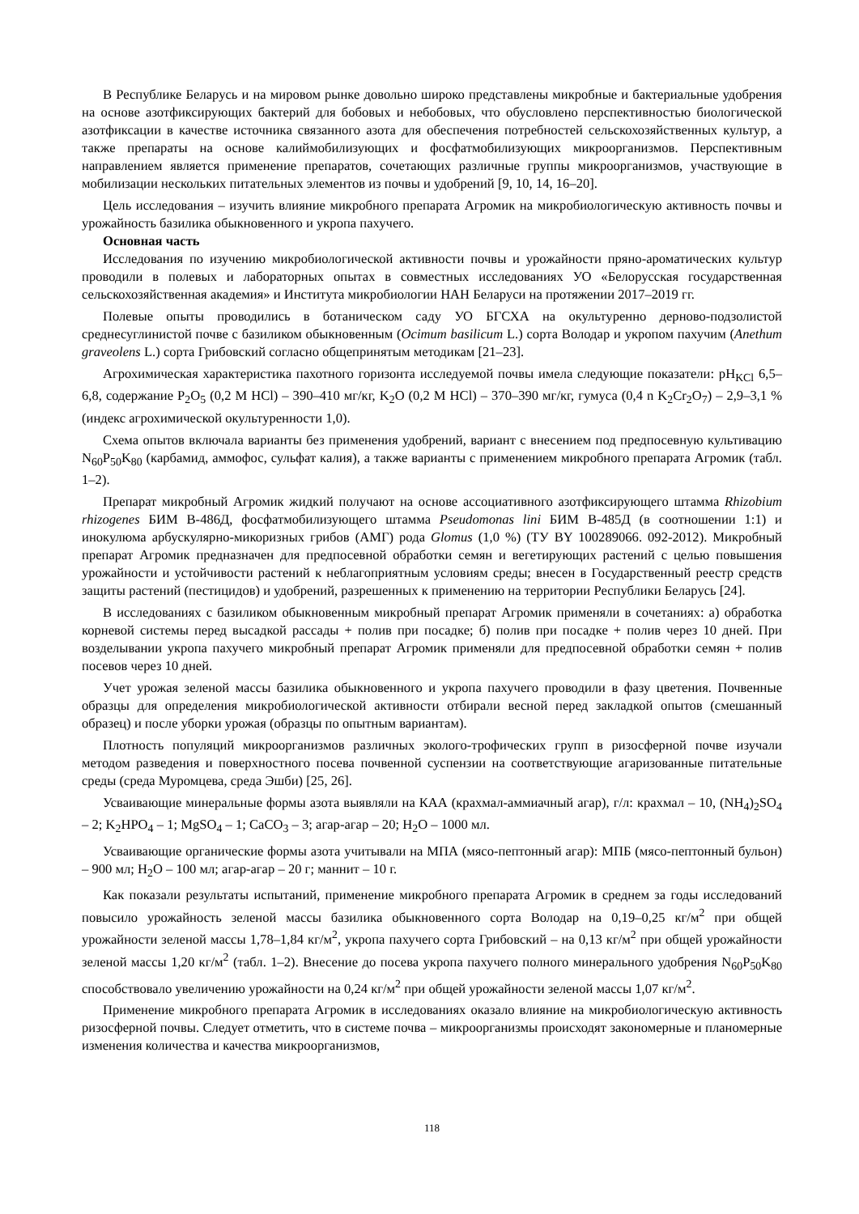В Республике Беларусь и на мировом рынке довольно широко представлены микробные и бактериальные удобрения на основе азотфиксирующих бактерий для бобовых и небобовых, что обусловлено перспективностью биологической азотфиксации в качестве источника связанного азота для обеспечения потребностей сельскохозяйственных культур, а также препараты на основе калиймобилизующих и фосфатмобилизующих микроорганизмов. Перспективным направлением является применение препаратов, сочетающих различные группы микроорганизмов, участвующие в мобилизации нескольких питательных элементов из почвы и удобрений [9, 10, 14, 16–20].
Цель исследования – изучить влияние микробного препарата Агромик на микробиологическую активность почвы и урожайность базилика обыкновенного и укропа пахучего.
Основная часть
Исследования по изучению микробиологической активности почвы и урожайности пряно-ароматических культур проводили в полевых и лабораторных опытах в совместных исследованиях УО «Белорусская государственная сельскохозяйственная академия» и Института микробиологии НАН Беларуси на протяжении 2017–2019 гг.
Полевые опыты проводились в ботаническом саду УО БГСХА на окультуренно дерново-подзолистой среднесуглинистой почве с базиликом обыкновенным (Ocimum basilicum L.) сорта Володар и укропом пахучим (Anethum graveolens L.) сорта Грибовский согласно общепринятым методикам [21–23].
Агрохимическая характеристика пахотного горизонта исследуемой почвы имела следующие показатели: pH<sub>KCl</sub> 6,5–6,8, содержание P<sub>2</sub>O<sub>5</sub> (0,2 M HCl) – 390–410 мг/кг, K<sub>2</sub>O (0,2 M HCl) – 370–390 мг/кг, гумуса (0,4 n K<sub>2</sub>Cr<sub>2</sub>O<sub>7</sub>) – 2,9–3,1 % (индекс агрохимической окультуренности 1,0).
Схема опытов включала варианты без применения удобрений, вариант с внесением под предпосевную культивацию N<sub>60</sub>P<sub>50</sub>K<sub>80</sub> (карбамид, аммофос, сульфат калия), а также варианты с применением микробного препарата Агромик (табл. 1–2).
Препарат микробный Агромик жидкий получают на основе ассоциативного азотфиксирующего штамма Rhizobium rhizogenes БИМ В-486Д, фосфатмобилизующего штамма Pseudomonas lini БИМ В-485Д (в соотношении 1:1) и инокулюма арбускулярно-микоризных грибов (АМГ) рода Glomus (1,0 %) (ТУ BY 100289066. 092-2012). Микробный препарат Агромик предназначен для предпосевной обработки семян и вегетирующих растений с целью повышения урожайности и устойчивости растений к неблагоприятным условиям среды; внесен в Государственный реестр средств защиты растений (пестицидов) и удобрений, разрешенных к применению на территории Республики Беларусь [24].
В исследованиях с базиликом обыкновенным микробный препарат Агромик применяли в сочетаниях: а) обработка корневой системы перед высадкой рассады + полив при посадке; б) полив при посадке + полив через 10 дней. При возделывании укропа пахучего микробный препарат Агромик применяли для предпосевной обработки семян + полив посевов через 10 дней.
Учет урожая зеленой массы базилика обыкновенного и укропа пахучего проводили в фазу цветения. Почвенные образцы для определения микробиологической активности отбирали весной перед закладкой опытов (смешанный образец) и после уборки урожая (образцы по опытным вариантам).
Плотность популяций микроорганизмов различных эколого-трофических групп в ризосферной почве изучали методом разведения и поверхностного посева почвенной суспензии на соответствующие агаризованные питательные среды (среда Муромцева, среда Эшби) [25, 26].
Усваивающие минеральные формы азота выявляли на КАА (крахмал-аммиачный агар), г/л: крахмал – 10, (NH<sub>4</sub>)<sub>2</sub>SO<sub>4</sub> – 2; K<sub>2</sub>HPO<sub>4</sub> – 1; MgSO<sub>4</sub> – 1; CaCO<sub>3</sub> – 3; агар-агар – 20; H<sub>2</sub>O – 1000 мл.
Усваивающие органические формы азота учитывали на МПА (мясо-пептонный агар): МПБ (мясо-пептонный бульон) – 900 мл; H<sub>2</sub>O – 100 мл; агар-агар – 20 г; маннит – 10 г.
Как показали результаты испытаний, применение микробного препарата Агромик в среднем за годы исследований повысило урожайность зеленой массы базилика обыкновенного сорта Володар на 0,19–0,25 кг/м<sup>2</sup> при общей урожайности зеленой массы 1,78–1,84 кг/м<sup>2</sup>, укропа пахучего сорта Грибовский – на 0,13 кг/м<sup>2</sup> при общей урожайности зеленой массы 1,20 кг/м<sup>2</sup> (табл. 1–2). Внесение до посева укропа пахучего полного минерального удобрения N<sub>60</sub>P<sub>50</sub>K<sub>80</sub> способствовало увеличению урожайности на 0,24 кг/м<sup>2</sup> при общей урожайности зеленой массы 1,07 кг/м<sup>2</sup>.
Применение микробного препарата Агромик в исследованиях оказало влияние на микробиологическую активность ризосферной почвы. Следует отметить, что в системе почва – микроорганизмы происходят закономерные и планомерные изменения количества и качества микроорганизмов,
118